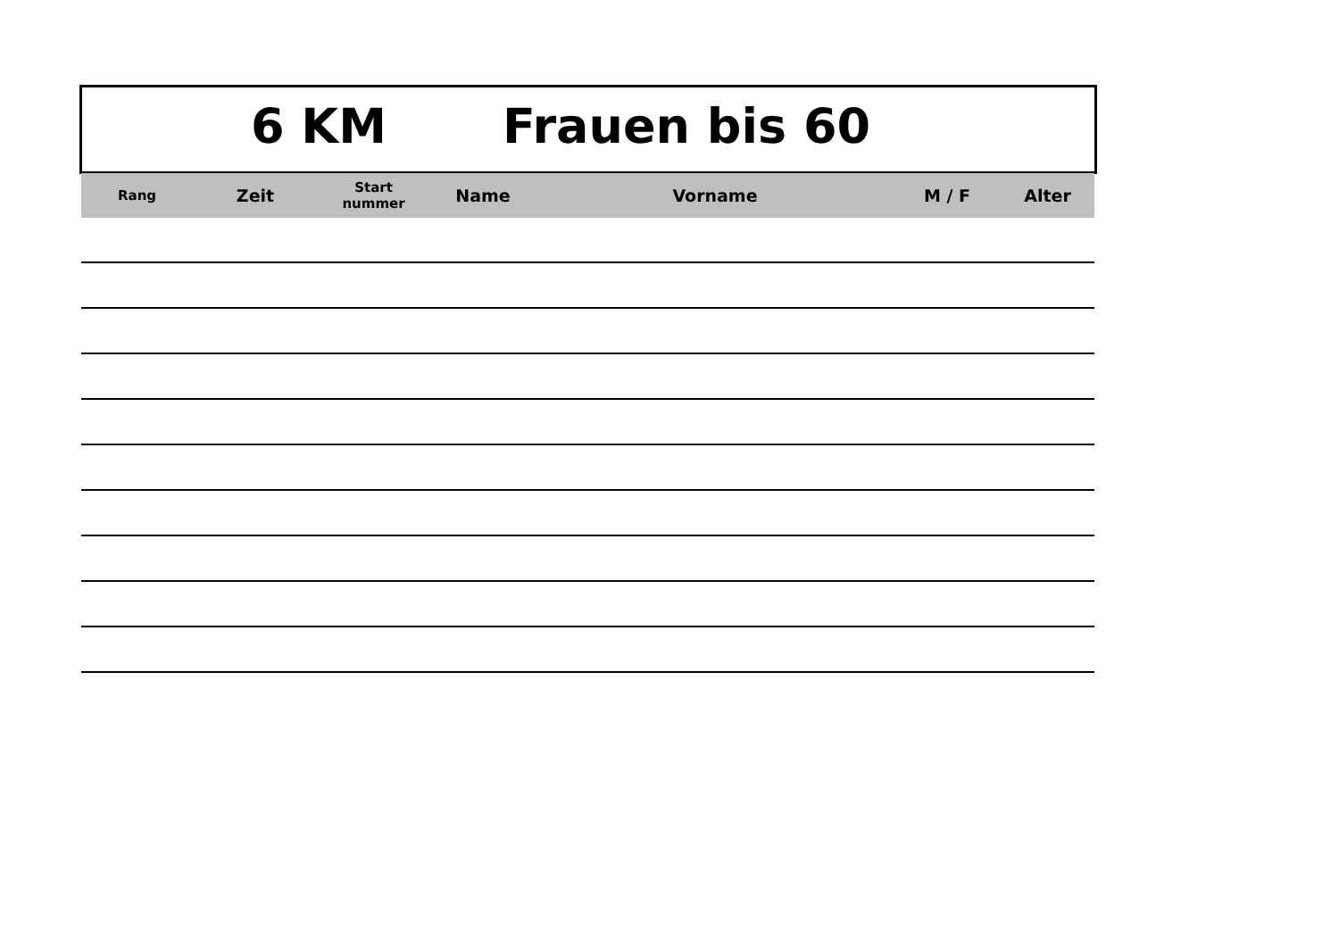6 KM Frauen bis 60
| Rang | Zeit | Start nummer | Name | Vorname | M / F | Alter |
| --- | --- | --- | --- | --- | --- | --- |